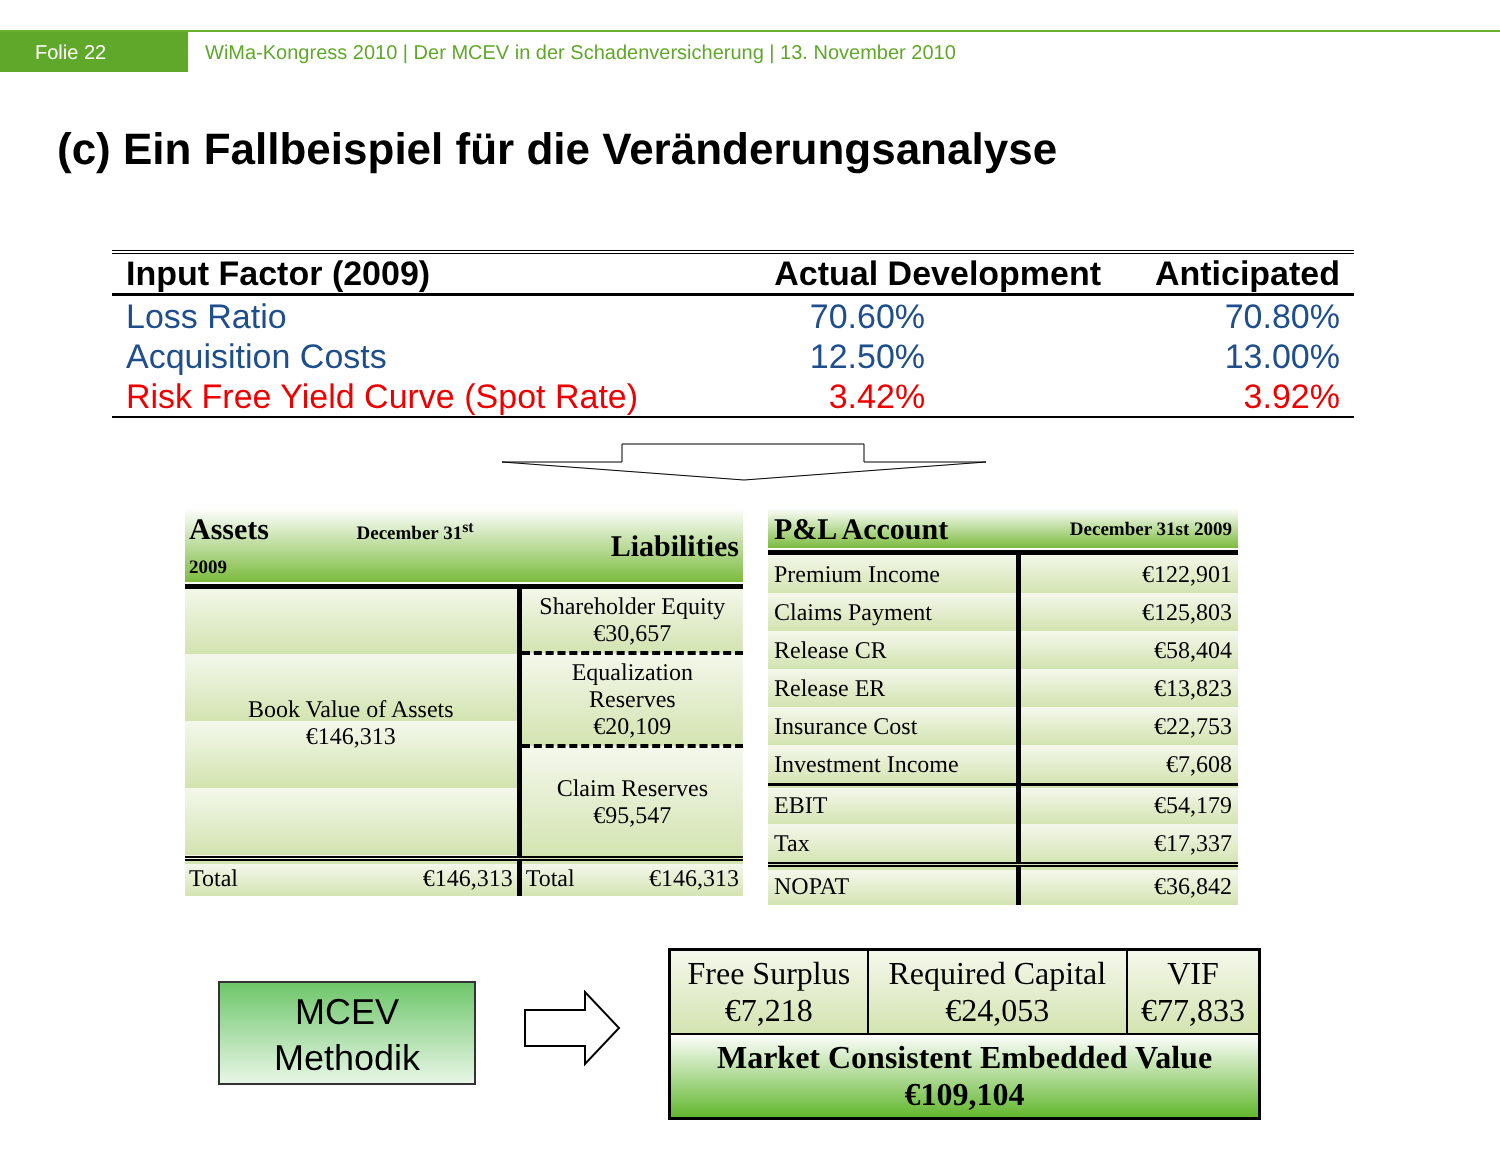Folie 22 WiMa-Kongress 2010 | Der MCEV in der Schadenversicherung | 13. November 2010
(c) Ein Fallbeispiel für die Veränderungsanalyse
| Input Factor (2009) | Actual Development | Anticipated |
| --- | --- | --- |
| Loss Ratio | 70.60% | 70.80% |
| Acquisition Costs | 12.50% | 13.00% |
| Risk Free Yield Curve (Spot Rate) | 3.42% | 3.92% |
| Assets December 31<sup>st</sup> 2009 | | Liabilities |
| Book Value of Assets €146,313 | | Shareholder Equity €30,657 |
| | | Equalization Reserves €20,109 |
| | | Claim Reserves €95,547 |
| Total | €146,313 | Total €146,313 |
| P&L Account | December 31st 2009 |
| Premium Income | €122,901 |
| Claims Payment | €125,803 |
| Release CR | €58,404 |
| Release ER | €13,823 |
| Insurance Cost | €22,753 |
| Investment Income | €7,608 |
| EBIT | €54,179 |
| Tax | €17,337 |
| NOPAT | €36,842 |
MCEV
Methodik
| Free Surplus €7,218 | Required Capital €24,053 | VIF €77,833 |
| Market Consistent Embedded Value €109,104 | | |